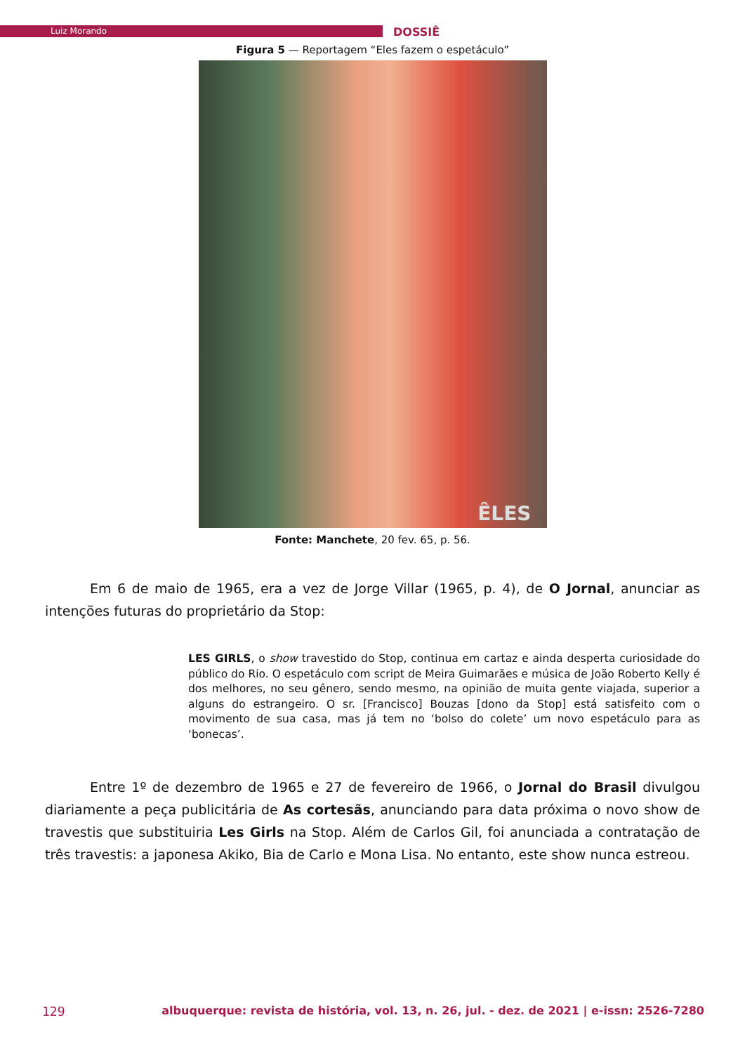Luiz Morando
DOSSIÊ
Figura 5 — Reportagem “Eles fazem o espetáculo”
ÊLES
Fonte: Manchete, 20 fev. 65, p. 56.
Em 6 de maio de 1965, era a vez de Jorge Villar (1965, p. 4), de O Jornal, anunciar as intenções futuras do proprietário da Stop:
LES GIRLS, o show travestido do Stop, continua em cartaz e ainda desperta curiosidade do público do Rio. O espetáculo com script de Meira Guimarães e música de João Roberto Kelly é dos melhores, no seu gênero, sendo mesmo, na opinião de muita gente viajada, superior a alguns do estrangeiro. O sr. [Francisco] Bouzas [dono da Stop] está satisfeito com o movimento de sua casa, mas já tem no ‘bolso do colete’ um novo espetáculo para as ‘bonecas’.
Entre 1º de dezembro de 1965 e 27 de fevereiro de 1966, o Jornal do Brasil divulgou diariamente a peça publicitária de As cortesãs, anunciando para data próxima o novo show de travestis que substituiria Les Girls na Stop. Além de Carlos Gil, foi anunciada a contratação de três travestis: a japonesa Akiko, Bia de Carlo e Mona Lisa. No entanto, este show nunca estreou.
129 albuquerque: revista de história, vol. 13, n. 26, jul. - dez. de 2021 | e-issn: 2526-7280